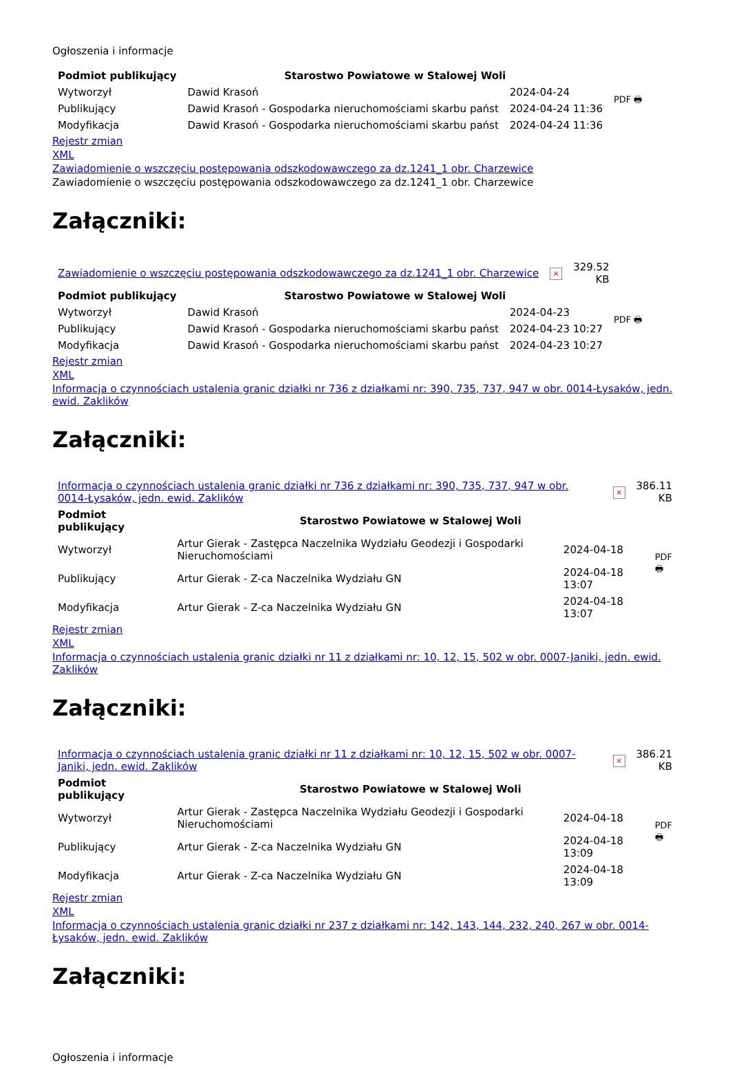Ogłoszenia i informacje
| Podmiot publikujący | Starostwo Powiatowe w Stalowej Woli | | PDF 🖶 |
| Wytworzył | Dawid Krasoń | 2024-04-24 | |
| Publikujący | Dawid Krasoń - Gospodarka nieruchomościami skarbu państ | 2024-04-24 11:36 | |
| Modyfikacja | Dawid Krasoń - Gospodarka nieruchomościami skarbu państ | 2024-04-24 11:36 | |
Rejestr zmian
XML
Zawiadomienie o wszczęciu postępowania odszkodowawczego za dz.1241_1 obr. Charzewice
Zawiadomienie o wszczęciu postępowania odszkodowawczego za dz.1241_1 obr. Charzewice
Załączniki:
| Zawiadomienie o wszczęciu postępowania odszkodowawczego za dz.1241_1 obr. Charzewice | × | 329.52 KB |
| Podmiot publikujący | Starostwo Powiatowe w Stalowej Woli | | PDF 🖶 |
| Wytworzył | Dawid Krasoń | 2024-04-23 | |
| Publikujący | Dawid Krasoń - Gospodarka nieruchomościami skarbu państ | 2024-04-23 10:27 | |
| Modyfikacja | Dawid Krasoń - Gospodarka nieruchomościami skarbu państ | 2024-04-23 10:27 | |
Rejestr zmian
XML
Informacja o czynnościach ustalenia granic działki nr 736 z działkami nr: 390, 735, 737, 947 w obr. 0014-Łysaków, jedn. ewid. Zaklików
Załączniki:
| Informacja o czynnościach ustalenia granic działki nr 736 z działkami nr: 390, 735, 737, 947 w obr. 0014-Łysaków, jedn. ewid. Zaklików | × | 386.11 KB |
| Podmiot publikujący | Starostwo Powiatowe w Stalowej Woli | | PDF 🖶 |
| Wytworzył | Artur Gierak - Zastępca Naczelnika Wydziału Geodezji i Gospodarki Nieruchomościami | 2024-04-18 | |
| Publikujący | Artur Gierak - Z-ca Naczelnika Wydziału GN | 2024-04-18 13:07 | |
| Modyfikacja | Artur Gierak - Z-ca Naczelnika Wydziału GN | 2024-04-18 13:07 | |
Rejestr zmian
XML
Informacja o czynnościach ustalenia granic działki nr 11 z działkami nr: 10, 12, 15, 502 w obr. 0007-Janiki, jedn. ewid. Zaklików
Załączniki:
| Informacja o czynnościach ustalenia granic działki nr 11 z działkami nr: 10, 12, 15, 502 w obr. 0007-Janiki, jedn. ewid. Zaklików | × | 386.21 KB |
| Podmiot publikujący | Starostwo Powiatowe w Stalowej Woli | | PDF 🖶 |
| Wytworzył | Artur Gierak - Zastępca Naczelnika Wydziału Geodezji i Gospodarki Nieruchomościami | 2024-04-18 | |
| Publikujący | Artur Gierak - Z-ca Naczelnika Wydziału GN | 2024-04-18 13:09 | |
| Modyfikacja | Artur Gierak - Z-ca Naczelnika Wydziału GN | 2024-04-18 13:09 | |
Rejestr zmian
XML
Informacja o czynnościach ustalenia granic działki nr 237 z działkami nr: 142, 143, 144, 232, 240, 267 w obr. 0014-Łysaków, jedn. ewid. Zaklików
Załączniki:
Ogłoszenia i informacje